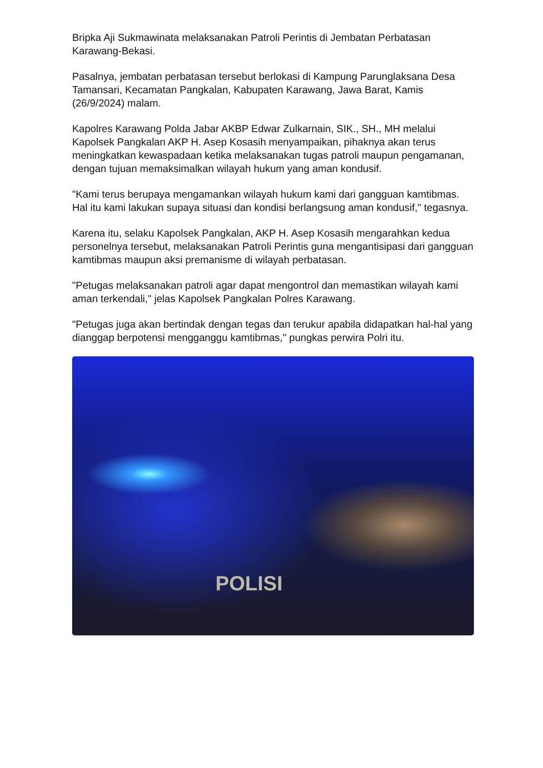Bripka Aji Sukmawinata melaksanakan Patroli Perintis di Jembatan Perbatasan Karawang-Bekasi.
Pasalnya, jembatan perbatasan tersebut berlokasi di Kampung Parunglaksana Desa Tamansari, Kecamatan Pangkalan, Kabupaten Karawang, Jawa Barat, Kamis (26/9/2024) malam.
Kapolres Karawang Polda Jabar AKBP Edwar Zulkarnain, SIK., SH., MH melalui Kapolsek Pangkalan AKP H. Asep Kosasih menyampaikan, pihaknya akan terus meningkatkan kewaspadaan ketika melaksanakan tugas patroli maupun pengamanan, dengan tujuan memaksimalkan wilayah hukum yang aman kondusif.
"Kami terus berupaya mengamankan wilayah hukum kami dari gangguan kamtibmas. Hal itu kami lakukan supaya situasi dan kondisi berlangsung aman kondusif," tegasnya.
Karena itu, selaku Kapolsek Pangkalan, AKP H. Asep Kosasih mengarahkan kedua personelnya tersebut, melaksanakan Patroli Perintis guna mengantisipasi dari gangguan kamtibmas maupun aksi premanisme di wilayah perbatasan.
"Petugas melaksanakan patroli agar dapat mengontrol dan memastikan wilayah kami aman terkendali," jelas Kapolsek Pangkalan Polres Karawang.
"Petugas juga akan bertindak dengan tegas dan terukur apabila didapatkan hal-hal yang dianggap berpotensi mengganggu kamtibmas," pungkas perwira Polri itu.
POLISI